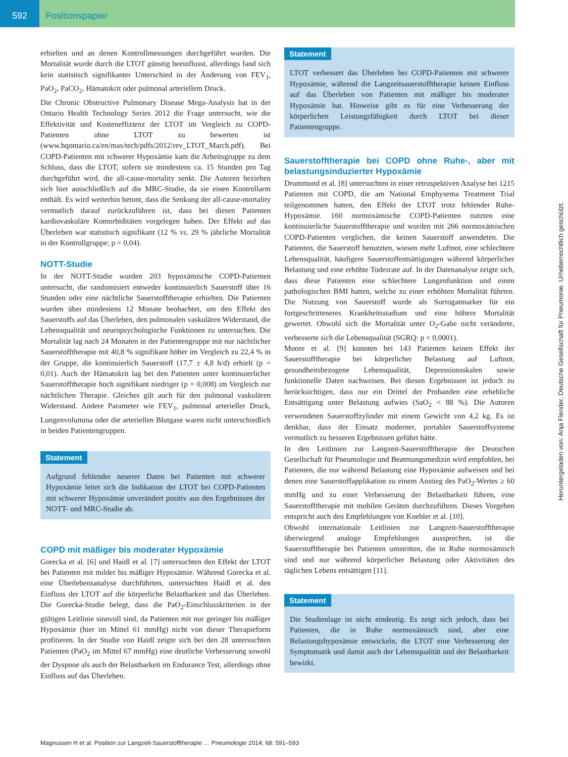592 Positionspapier
erhielten und an denen Kontrollmessungen durchgeführt wurden. Die Mortalität wurde durch die LTOT günstig beeinflusst, allerdings fand sich kein statistisch signifikanter Unterschied in der Änderung von FEV<sub>1</sub>, PaO<sub>2</sub>, PaCO<sub>2</sub>, Hämatokrit oder pulmonal arteriellem Druck.
Die Chronic Obstructive Pulmonary Disease Mega-Analysis hat in der Ontario Health Technology Series 2012 die Frage untersucht, wie die Effektivität und Kosteneffizienz der LTOT im Vergleich zu COPD-Patienten ohne LTOT zu bewerten ist (www.hqontario.ca/en/mas/tech/pdfs/2012/rev_LTOT_March.pdf). Bei COPD-Patienten mit schwerer Hypoxämie kam die Arbeitsgruppe zu dem Schluss, dass die LTOT, sofern sie mindestens ca. 15 Stunden pro Tag durchgeführt wird, die all-cause-mortality senkt. Die Autoren beziehen sich hier ausschließlich auf die MRC-Studie, da sie einen Kontrollarm enthält. Es wird weiterhin betont, dass die Senkung der all-cause-mortality vermutlich darauf zurückzuführen ist, dass bei diesen Patienten kardiovaskuläre Komorbiditäten vorgelegen haben. Der Effekt auf das Überleben war statistisch signifikant (12 % vs. 29 % jährliche Mortalität in der Kontrollgruppe; p = 0,04).
NOTT-Studie
In der NOTT-Studie wurden 203 hypoxämische COPD-Patienten untersucht, die randomisiert entweder kontinuierlich Sauerstoff über 16 Stunden oder eine nächtliche Sauerstofftherapie erhielten. Die Patienten wurden über mindestens 12 Monate beobachtet, um den Effekt des Sauerstoffs auf das Überleben, den pulmonalen vaskulären Widerstand, die Lebensqualität und neuropsychologische Funktionen zu untersuchen. Die Mortalität lag nach 24 Monaten in der Patientengruppe mit nur nächtlicher Sauerstofftherapie mit 40,8 % signifikant höher im Vergleich zu 22,4 % in der Gruppe, die kontinuierlich Sauerstoff (17,7 ± 4,8 h/d) erhielt (p = 0,01). Auch der Hämatokrit lag bei den Patienten unter kontinuierlicher Sauerstofftherapie hoch signifikant niedriger (p = 0,008) im Vergleich zur nächtlichen Therapie. Gleiches gilt auch für den pulmonal vaskulären Widerstand. Andere Parameter wie FEV<sub>1</sub>, pulmonal arterieller Druck, Lungenvolumina oder die arteriellen Blutgase waren nicht unterschiedlich in beiden Patientengruppen.
Statement
Aufgrund fehlender neuerer Daten bei Patienten mit schwerer Hypoxämie leitet sich die Indikation der LTOT bei COPD-Patienten mit schwerer Hypoxämie unverändert positiv aus den Ergebnissen der NOTT- und MRC-Studie ab.
COPD mit mäßiger bis moderater Hypoxämie
Gorecka et al. [6] und Haidl et al. [7] untersuchten den Effekt der LTOT bei Patienten mit milder bis mäßiger Hypoxämie. Während Gorecka et al. eine Überlebensanalyse durchführten, untersuchten Haidl et al. den Einfluss der LTOT auf die körperliche Belastbarkeit und das Überleben. Die Gorecka-Studie belegt, dass die PaO<sub>2</sub>-Einschlusskriterien in der gültigen Leitlinie sinnvoll sind, da Patienten mit nur geringer bis mäßiger Hypoxämie (hier im Mittel 61 mmHg) nicht von dieser Therapieform profitieren. In der Studie von Haidl zeigte sich bei den 28 untersuchten Patienten (PaO<sub>2</sub> im Mittel 67 mmHg) eine deutliche Verbesserung sowohl der Dyspnoe als auch der Belastbarkeit im Endurance Test, allerdings ohne Einfluss auf das Überleben.
Statement
LTOT verbessert das Überleben bei COPD-Patienten mit schwerer Hypoxämie, während die Langzeitsauerstofftherapie keinen Einfluss auf das Überleben von Patienten mit mäßiger bis moderater Hypoxämie hat. Hinweise gibt es für eine Verbesserung der körperlichen Leistungsfähigkeit durch LTOT bei dieser Patientengruppe.
Sauerstofftherapie bei COPD ohne Ruhe-, aber mit belastungsinduzierter Hypoxämie
Drummond et al. [8] untersuchten in einer retrospektiven Analyse bei 1215 Patienten mit COPD, die am National Emphysema Treatment Trial teilgenommen hatten, den Effekt der LTOT trotz fehlender Ruhe-Hypoxämie. 160 normoxämische COPD-Patienten nutzten eine kontinuierliche Sauerstofftherapie und wurden mit 266 normoxämischen COPD-Patienten verglichen, die keinen Sauerstoff anwendeten. Die Patienten, die Sauerstoff benutzten, wiesen mehr Luftnot, eine schlechtere Lebensqualität, häufigere Sauerstoffentsättigungen während körperlicher Belastung und eine erhöhte Todesrate auf. In der Datenanalyse zeigte sich, dass diese Patienten eine schlechtere Lungenfunktion und einen pathologischen BMI hatten, welche zu einer erhöhten Mortalität führten. Die Nutzung von Sauerstoff wurde als Surrogatmarker für ein fortgeschritteneres Krankheitsstadium und eine höhere Mortalität gewertet. Obwohl sich die Mortalität unter O<sub>2</sub>-Gabe nicht veränderte, verbesserte sich die Lebensqualität (SGRQ: p < 0,0001).
Moore et al. [9] konnten bei 143 Patienten keinen Effekt der Sauerstofftherapie bei körperlicher Belastung auf Luftnot, gesundheitsbezogene Lebensqualität, Depressionsskalen sowie funktionelle Daten nachweisen. Bei diesen Ergebnissen ist jedoch zu berücksichtigen, dass nur ein Drittel der Probanden eine erhebliche Entsättigung unter Belastung aufwies (SaO<sub>2</sub> < 88 %). Die Autoren verwendeten Sauerstoffzylinder mit einem Gewicht von 4,2 kg. Es ist denkbar, dass der Einsatz moderner, portabler Sauerstoffsysteme vermutlich zu besseren Ergebnissen geführt hätte.
In den Leitlinien zur Langzeit-Sauerstofftherapie der Deutschen Gesellschaft für Pneumologie und Beatmungsmedizin wird empfohlen, bei Patienten, die nur während Belastung eine Hypoxämie aufweisen und bei denen eine Sauerstoffapplikation zu einem Anstieg des PaO<sub>2</sub>-Wertes ≥ 60 mmHg und zu einer Verbesserung der Belastbarkeit führen, eine Sauerstofftherapie mit mobilen Geräten durchzuführen. Dieses Vorgehen entspricht auch den Empfehlungen von Koehler et al. [10].
Obwohl internationale Leitlinien zur Langzeit-Sauerstofftherapie überwiegend analoge Empfehlungen aussprechen, ist die Sauerstofftherapie bei Patienten umstritten, die in Ruhe normoxämisch sind und nur während körperlicher Belastung oder Aktivitäten des täglichen Lebens entsättigen [11].
Statement
Die Studienlage ist nicht eindeutig. Es zeigt sich jedoch, dass bei Patienten, die in Ruhe normoxämisch sind, aber eine Belastungshypoxämie entwickeln, die LTOT eine Verbesserung der Symptomatik und damit auch der Lebensqualität und der Belastbarkeit bewirkt.
Heruntergeladen von: Anja Flender, Deutsche Gesellschaft für Pneumonie. Urheberrechtlich geschützt.
Magnussen H et al. Position zur Langzeit-Sauerstofftherapie … Pneumologie 2014; 68: 591–593